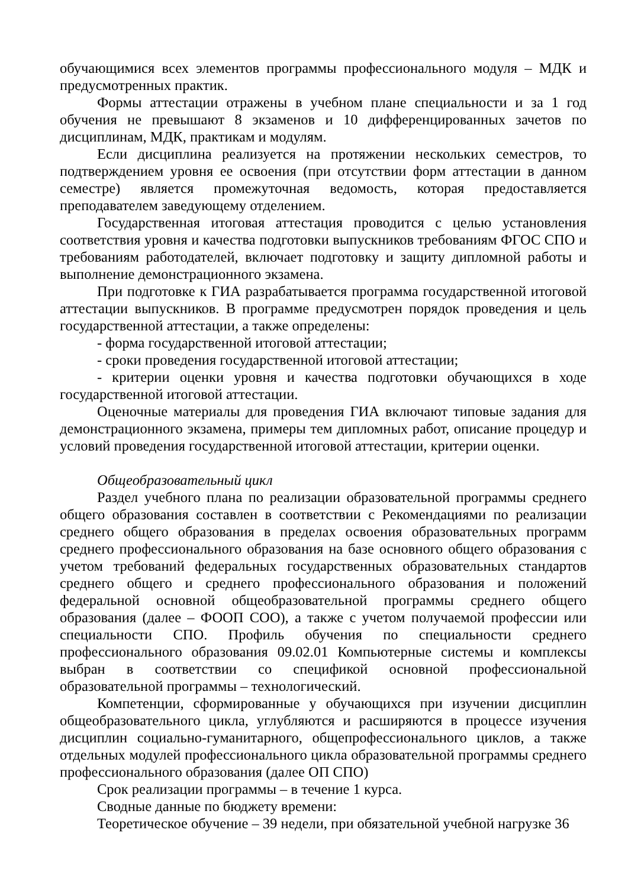обучающимися всех элементов программы профессионального модуля – МДК и предусмотренных практик.
Формы аттестации отражены в учебном плане специальности и за 1 год обучения не превышают 8 экзаменов и 10 дифференцированных зачетов по дисциплинам, МДК, практикам и модулям.
Если дисциплина реализуется на протяжении нескольких семестров, то подтверждением уровня ее освоения (при отсутствии форм аттестации в данном семестре) является промежуточная ведомость, которая предоставляется преподавателем заведующему отделением.
Государственная итоговая аттестация проводится с целью установления соответствия уровня и качества подготовки выпускников требованиям ФГОС СПО и требованиям работодателей, включает подготовку и защиту дипломной работы и выполнение демонстрационного экзамена.
При подготовке к ГИА разрабатывается программа государственной итоговой аттестации выпускников. В программе предусмотрен порядок проведения и цель государственной аттестации, а также определены:
- форма государственной итоговой аттестации;
- сроки проведения государственной итоговой аттестации;
- критерии оценки уровня и качества подготовки обучающихся в ходе государственной итоговой аттестации.
Оценочные материалы для проведения ГИА включают типовые задания для демонстрационного экзамена, примеры тем дипломных работ, описание процедур и условий проведения государственной итоговой аттестации, критерии оценки.
Общеобразовательный цикл
Раздел учебного плана по реализации образовательной программы среднего общего образования составлен в соответствии с Рекомендациями по реализации среднего общего образования в пределах освоения образовательных программ среднего профессионального образования на базе основного общего образования с учетом требований федеральных государственных образовательных стандартов среднего общего и среднего профессионального образования и положений федеральной основной общеобразовательной программы среднего общего образования (далее – ФООП СОО), а также с учетом получаемой профессии или специальности СПО. Профиль обучения по специальности среднего профессионального образования 09.02.01 Компьютерные системы и комплексы выбран в соответствии со спецификой основной профессиональной образовательной программы – технологический.
Компетенции, сформированные у обучающихся при изучении дисциплин общеобразовательного цикла, углубляются и расширяются в процессе изучения дисциплин социально-гуманитарного, общепрофессионального циклов, а также отдельных модулей профессионального цикла образовательной программы среднего профессионального образования (далее ОП СПО)
Срок реализации программы – в течение 1 курса.
Сводные данные по бюджету времени:
Теоретическое обучение – 39 недели, при обязательной учебной нагрузке 36